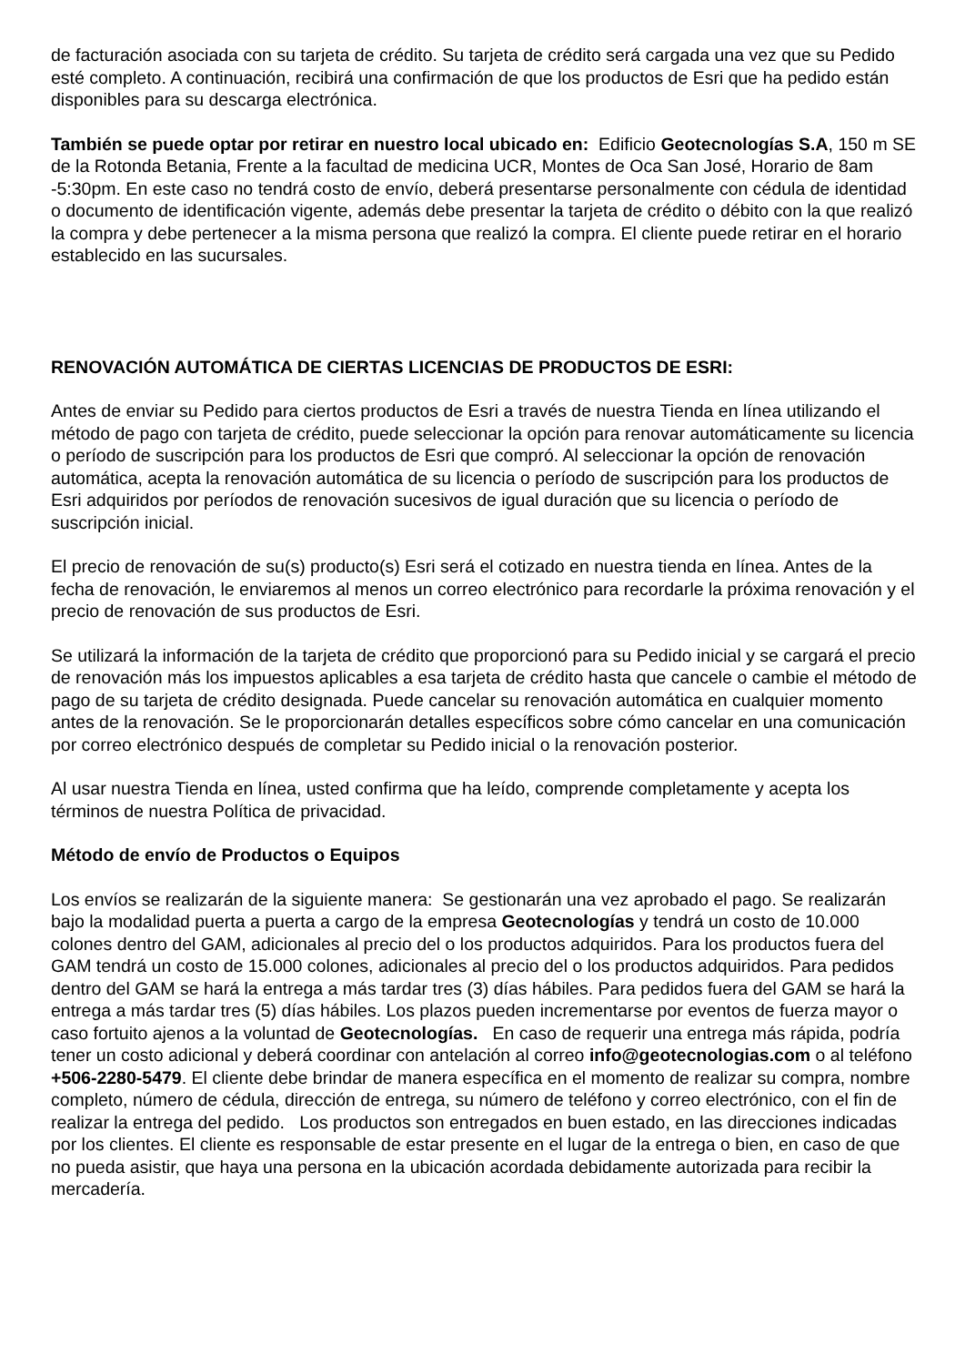de facturación asociada con su tarjeta de crédito. Su tarjeta de crédito será cargada una vez que su Pedido esté completo. A continuación, recibirá una confirmación de que los productos de Esri que ha pedido están disponibles para su descarga electrónica.
También se puede optar por retirar en nuestro local ubicado en: Edificio Geotecnologías S.A, 150 m SE de la Rotonda Betania, Frente a la facultad de medicina UCR, Montes de Oca San José, Horario de 8am -5:30pm. En este caso no tendrá costo de envío, deberá presentarse personalmente con cédula de identidad o documento de identificación vigente, además debe presentar la tarjeta de crédito o débito con la que realizó la compra y debe pertenecer a la misma persona que realizó la compra. El cliente puede retirar en el horario establecido en las sucursales.
RENOVACIÓN AUTOMÁTICA DE CIERTAS LICENCIAS DE PRODUCTOS DE ESRI:
Antes de enviar su Pedido para ciertos productos de Esri a través de nuestra Tienda en línea utilizando el método de pago con tarjeta de crédito, puede seleccionar la opción para renovar automáticamente su licencia o período de suscripción para los productos de Esri que compró. Al seleccionar la opción de renovación automática, acepta la renovación automática de su licencia o período de suscripción para los productos de Esri adquiridos por períodos de renovación sucesivos de igual duración que su licencia o período de suscripción inicial.
El precio de renovación de su(s) producto(s) Esri será el cotizado en nuestra tienda en línea. Antes de la fecha de renovación, le enviaremos al menos un correo electrónico para recordarle la próxima renovación y el precio de renovación de sus productos de Esri.
Se utilizará la información de la tarjeta de crédito que proporcionó para su Pedido inicial y se cargará el precio de renovación más los impuestos aplicables a esa tarjeta de crédito hasta que cancele o cambie el método de pago de su tarjeta de crédito designada. Puede cancelar su renovación automática en cualquier momento antes de la renovación. Se le proporcionarán detalles específicos sobre cómo cancelar en una comunicación por correo electrónico después de completar su Pedido inicial o la renovación posterior.
Al usar nuestra Tienda en línea, usted confirma que ha leído, comprende completamente y acepta los términos de nuestra Política de privacidad.
Método de envío de Productos o Equipos
Los envíos se realizarán de la siguiente manera: Se gestionarán una vez aprobado el pago. Se realizarán bajo la modalidad puerta a puerta a cargo de la empresa Geotecnologías y tendrá un costo de 10.000 colones dentro del GAM, adicionales al precio del o los productos adquiridos. Para los productos fuera del GAM tendrá un costo de 15.000 colones, adicionales al precio del o los productos adquiridos. Para pedidos dentro del GAM se hará la entrega a más tardar tres (3) días hábiles. Para pedidos fuera del GAM se hará la entrega a más tardar tres (5) días hábiles. Los plazos pueden incrementarse por eventos de fuerza mayor o caso fortuito ajenos a la voluntad de Geotecnologías. En caso de requerir una entrega más rápida, podría tener un costo adicional y deberá coordinar con antelación al correo info@geotecnologias.com o al teléfono +506-2280-5479. El cliente debe brindar de manera específica en el momento de realizar su compra, nombre completo, número de cédula, dirección de entrega, su número de teléfono y correo electrónico, con el fin de realizar la entrega del pedido. Los productos son entregados en buen estado, en las direcciones indicadas por los clientes. El cliente es responsable de estar presente en el lugar de la entrega o bien, en caso de que no pueda asistir, que haya una persona en la ubicación acordada debidamente autorizada para recibir la mercadería.